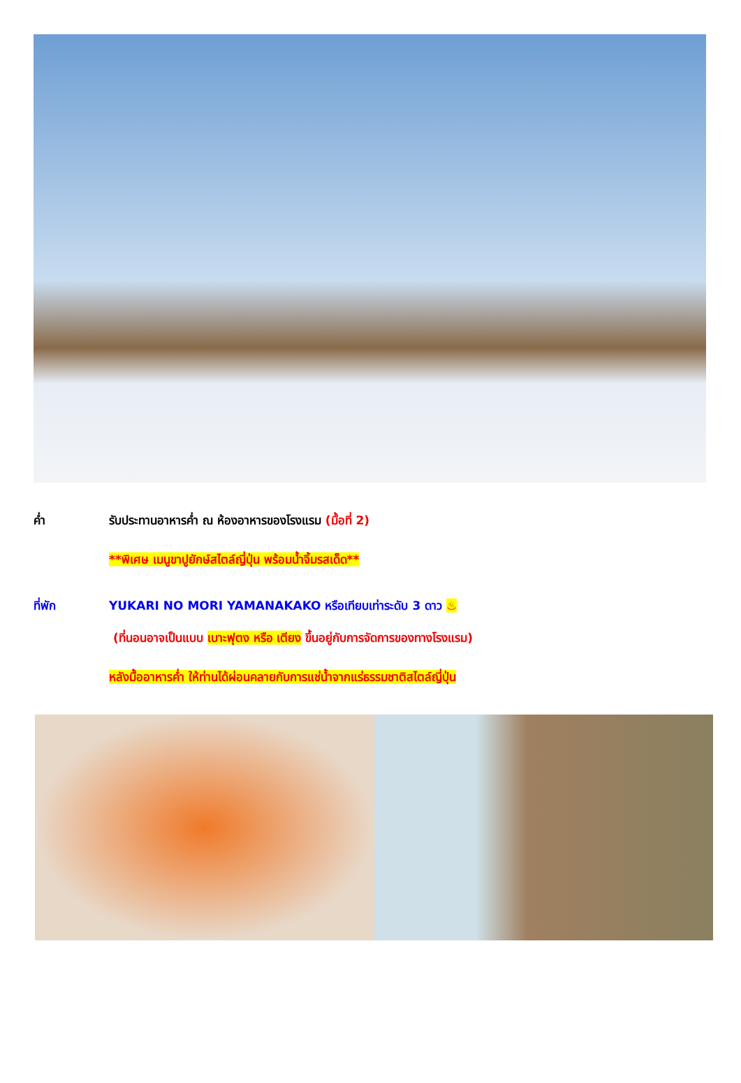ค่ำ รับประทานอาหารค่ำ ณ ห้องอาหารของโรงแรม (มื้อที่ 2)
**พิเศษ เมนูขาปูยักษ์สไตล์ญี่ปุ่น พร้อมน้ำจิ้มรสเด็ด**
ที่พัก YUKARI NO MORI YAMANAKAKO หรือเทียบเท่าระดับ 3 ดาว ♨
(ที่นอนอาจเป็นแบบ เบาะฟุตง หรือ เตียง ขึ้นอยู่กับการจัดการของทางโรงแรม)
หลังมื้ออาหารค่ำ ให้ท่านได้ผ่อนคลายกับการแช่น้ำจากแร่ธรรมชาติสไตล์ญี่ปุ่น